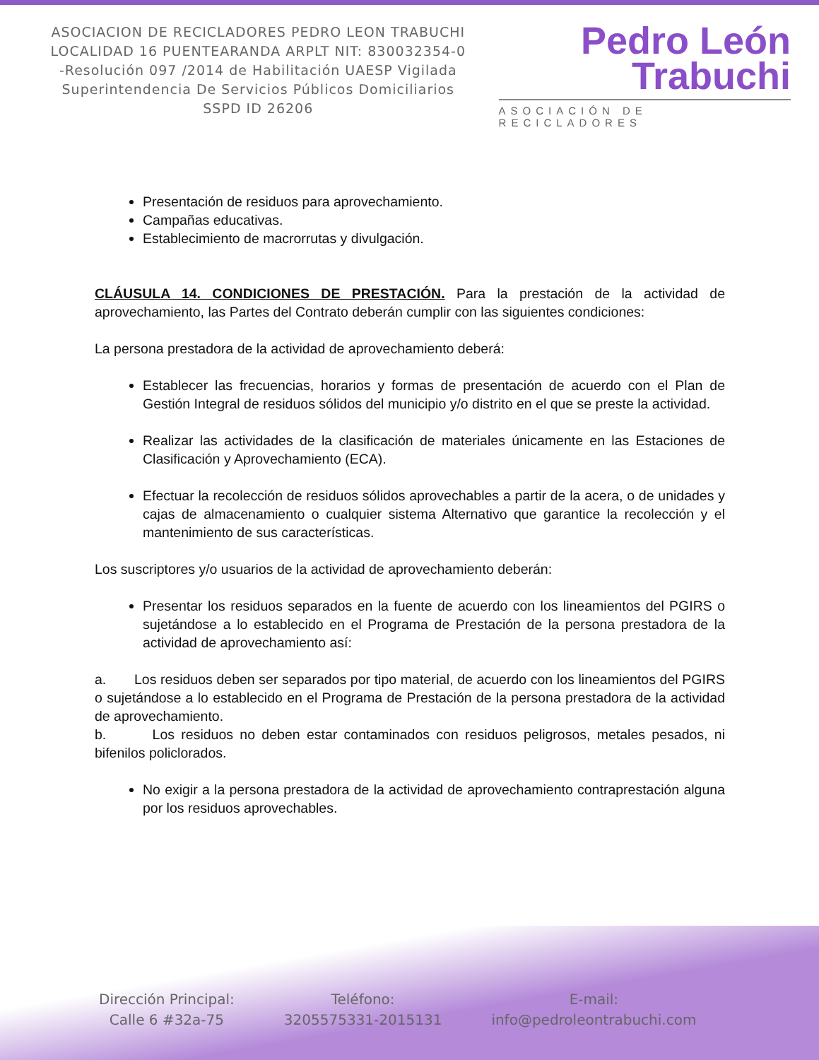ASOCIACION DE RECICLADORES PEDRO LEON TRABUCHI LOCALIDAD 16 PUENTEARANDA ARPLT NIT: 830032354-0 -Resolución 097 /2014 de Habilitación UAESP Vigilada Superintendencia De Servicios Públicos Domiciliarios SSPD ID 26206
Pedro León
Trabuchi
ASOCIACIÓN DE RECICLADORES
Presentación de residuos para aprovechamiento.
Campañas educativas.
Establecimiento de macrorrutas y divulgación.
CLÁUSULA 14. CONDICIONES DE PRESTACIÓN. Para la prestación de la actividad de aprovechamiento, las Partes del Contrato deberán cumplir con las siguientes condiciones:
La persona prestadora de la actividad de aprovechamiento deberá:
Establecer las frecuencias, horarios y formas de presentación de acuerdo con el Plan de Gestión Integral de residuos sólidos del municipio y/o distrito en el que se preste la actividad.
Realizar las actividades de la clasificación de materiales únicamente en las Estaciones de Clasificación y Aprovechamiento (ECA).
Efectuar la recolección de residuos sólidos aprovechables a partir de la acera, o de unidades y cajas de almacenamiento o cualquier sistema Alternativo que garantice la recolección y el mantenimiento de sus características.
Los suscriptores y/o usuarios de la actividad de aprovechamiento deberán:
Presentar los residuos separados en la fuente de acuerdo con los lineamientos del PGIRS o sujetándose a lo establecido en el Programa de Prestación de la persona prestadora de la actividad de aprovechamiento así:
a. Los residuos deben ser separados por tipo material, de acuerdo con los lineamientos del PGIRS o sujetándose a lo establecido en el Programa de Prestación de la persona prestadora de la actividad de aprovechamiento.
b. Los residuos no deben estar contaminados con residuos peligrosos, metales pesados, ni bifenilos policlorados.
No exigir a la persona prestadora de la actividad de aprovechamiento contraprestación alguna por los residuos aprovechables.
Dirección Principal:
Calle 6 #32a-75
Teléfono:
3205575331-2015131
E-mail:
info@pedroleontrabuchi.com